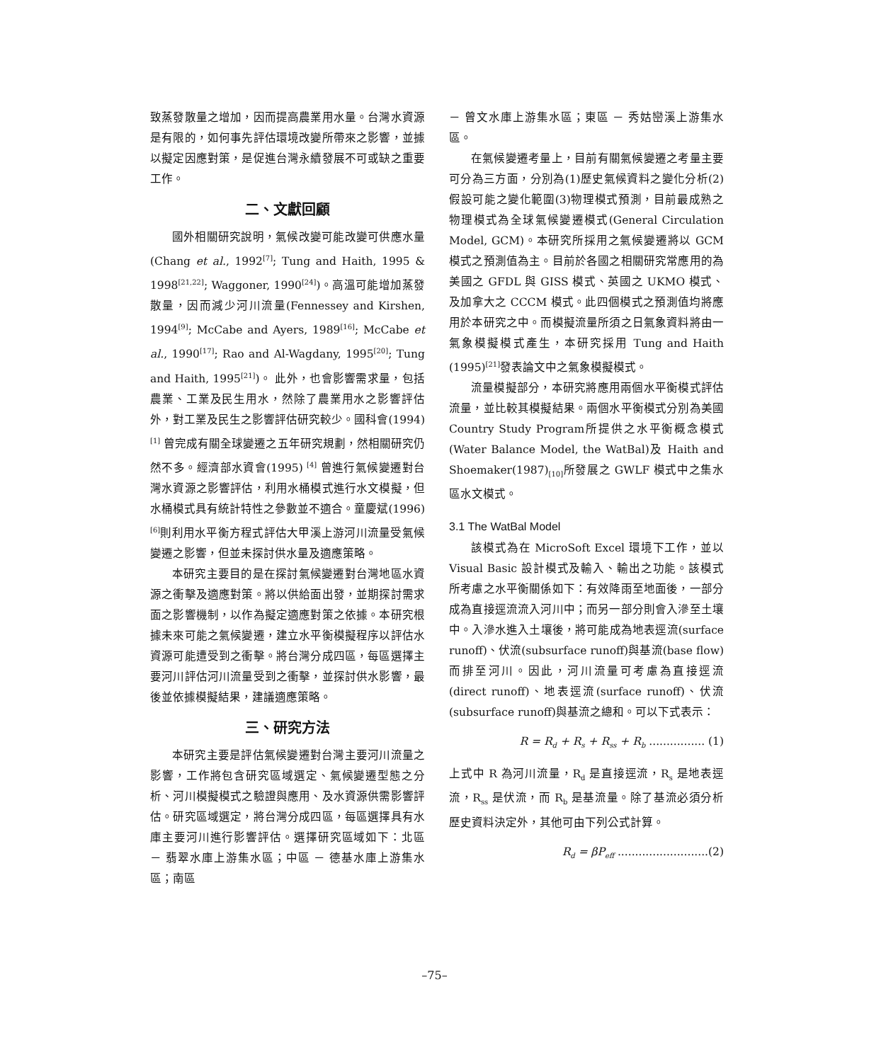致蒸發散量之增加，因而提高農業用水量。台灣水資源是有限的，如何事先評估環境改變所帶來之影響，並據以擬定因應對策，是促進台灣永續發展不可或缺之重要工作。
二、文獻回顧
國外相關研究說明，氣候改變可能改變可供應水量 (Chang et al., 1992<sup>[7]</sup>; Tung and Haith, 1995 & 1998<sup>[21,22]</sup>; Waggoner, 1990<sup>[24]</sup>)。高溫可能增加蒸發散量，因而減少河川流量(Fennessey and Kirshen, 1994<sup>[9]</sup>; McCabe and Ayers, 1989<sup>[16]</sup>; McCabe et al., 1990<sup>[17]</sup>; Rao and Al-Wagdany, 1995<sup>[20]</sup>; Tung and Haith, 1995<sup>[21]</sup>)。 此外，也會影響需求量，包括農業、工業及民生用水，然除了農業用水之影響評估外，對工業及民生之影響評估研究較少。國科會(1994)<sup>[1]</sup> 曾完成有關全球變遷之五年研究規劃，然相關研究仍然不多。經濟部水資會(1995) <sup>[4]</sup> 曾進行氣候變遷對台灣水資源之影響評估，利用水桶模式進行水文模擬，但水桶模式具有統計特性之參數並不適合。童慶斌(1996) <sup>[6]</sup>則利用水平衡方程式評估大甲溪上游河川流量受氣候變遷之影響，但並未探討供水量及適應策略。
本研究主要目的是在探討氣候變遷對台灣地區水資源之衝擊及適應對策。將以供給面出發，並期探討需求面之影響機制，以作為擬定適應對策之依據。本研究根據未來可能之氣候變遷，建立水平衡模擬程序以評估水資源可能遭受到之衝擊。將台灣分成四區，每區選擇主要河川評估河川流量受到之衝擊，並探討供水影響，最後並依據模擬結果，建議適應策略。
三、研究方法
本研究主要是評估氣候變遷對台灣主要河川流量之影響，工作將包含研究區域選定、氣候變遷型態之分析、河川模擬模式之驗證與應用、及水資源供需影響評估。研究區域選定，將台灣分成四區，每區選擇具有水庫主要河川進行影響評估。選擇研究區域如下：北區 － 翡翠水庫上游集水區；中區 － 德基水庫上游集水區；南區
－ 曾文水庫上游集水區；東區 － 秀姑巒溪上游集水區。
在氣候變遷考量上，目前有關氣候變遷之考量主要可分為三方面，分別為(1)歷史氣候資料之變化分析(2)假設可能之變化範圍(3)物理模式預測，目前最成熟之物理模式為全球氣候變遷模式(General Circulation Model, GCM)。本研究所採用之氣候變遷將以 GCM 模式之預測值為主。目前於各國之相關研究常應用的為美國之 GFDL 與 GISS 模式、英國之 UKMO 模式、及加拿大之 CCCM 模式。此四個模式之預測值均將應用於本研究之中。而模擬流量所須之日氣象資料將由一氣象模擬模式產生，本研究採用 Tung and Haith (1995)<sup>[21]</sup>發表論文中之氣象模擬模式。
流量模擬部分，本研究將應用兩個水平衡模式評估流量，並比較其模擬結果。兩個水平衡模式分別為美國Country Study Program所提供之水平衡概念模式(Water Balance Model, the WatBal)及 Haith and Shoemaker(1987)<sub>[10]</sub>所發展之 GWLF 模式中之集水區水文模式。
3.1 The WatBal Model
該模式為在 MicroSoft Excel 環境下工作，並以 Visual Basic 設計模式及輸入、輸出之功能。該模式所考慮之水平衡關係如下：有效降雨至地面後，一部分成為直接逕流流入河川中；而另一部分則會入滲至土壤中。入滲水進入土壤後，將可能成為地表逕流(surface runoff)、伏流(subsurface runoff)與基流(base flow)而排至河川。因此，河川流量可考慮為直接逕流(direct runoff)、地表逕流(surface runoff)、伏流(subsurface runoff)與基流之總和。可以下式表示：
R = R<sub>d</sub> + R<sub>s</sub> + R<sub>ss</sub> + R<sub>b</sub> ................ (1)
上式中 R 為河川流量，R<sub>d</sub> 是直接逕流，R<sub>s</sub> 是地表逕流，R<sub>ss</sub> 是伏流，而 R<sub>b</sub> 是基流量。除了基流必須分析歷史資料決定外，其他可由下列公式計算。
R<sub>d</sub> = βP<sub>eff</sub> ..........................(2)
–75–